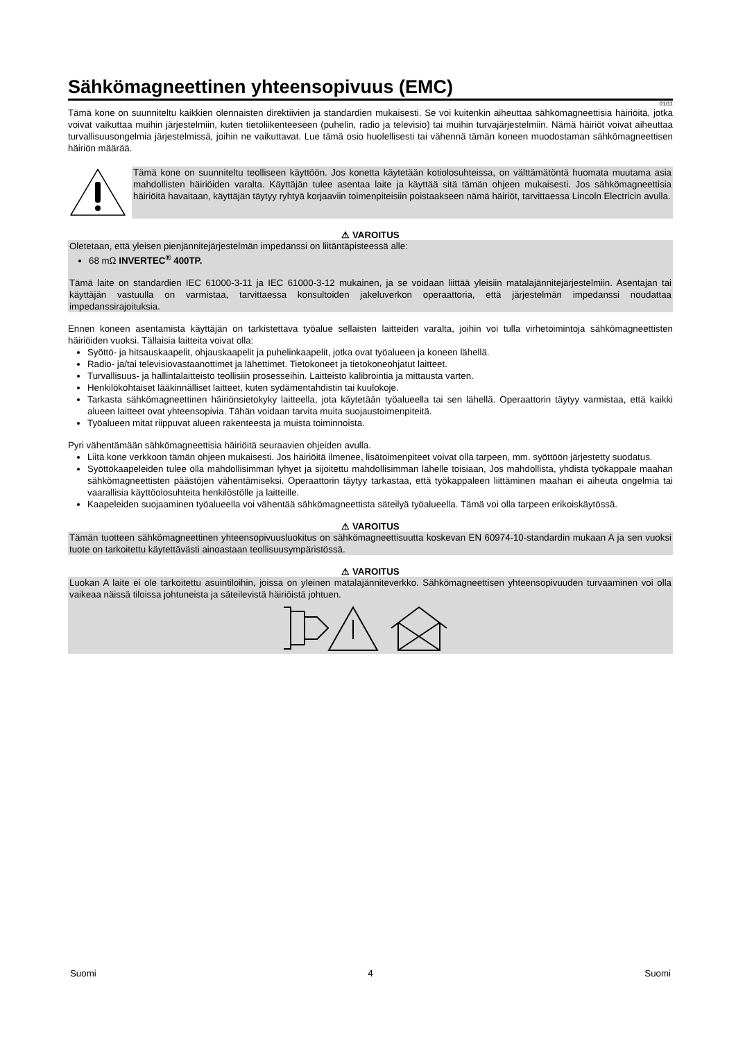Sähkömagneettinen yhteensopivuus (EMC)
01/11
Tämä kone on suunniteltu kaikkien olennaisten direktiivien ja standardien mukaisesti. Se voi kuitenkin aiheuttaa sähkömagneettisia häiriöitä, jotka voivat vaikuttaa muihin järjestelmiin, kuten tietoliikenteeseen (puhelin, radio ja televisio) tai muihin turvajärjestelmiin. Nämä häiriöt voivat aiheuttaa turvallisuusongelmia järjestelmissä, joihin ne vaikuttavat. Lue tämä osio huolellisesti tai vähennä tämän koneen muodostaman sähkömagneettisen häiriön määrää.
Tämä kone on suunniteltu teolliseen käyttöön. Jos konetta käytetään kotiolosuhteissa, on välttämätöntä huomata muutama asia mahdollisten häiriöiden varalta. Käyttäjän tulee asentaa laite ja käyttää sitä tämän ohjeen mukaisesti. Jos sähkömagneettisia häiriöitä havaitaan, käyttäjän täytyy ryhtyä korjaaviin toimenpiteisiin poistaakseen nämä häiriöt, tarvittaessa Lincoln Electricin avulla.
⚠ VAROITUS
Oletetaan, että yleisen pienjännitejärjestelmän impedanssi on liitäntäpisteessä alle:
68 mΩ INVERTEC<sup>®</sup> 400TP.
Tämä laite on standardien IEC 61000-3-11 ja IEC 61000-3-12 mukainen, ja se voidaan liittää yleisiin matalajännitejärjestelmiin. Asentajan tai käyttäjän vastuulla on varmistaa, tarvittaessa konsultoiden jakeluverkon operaattoria, että järjestelmän impedanssi noudattaa impedanssirajoituksia.
Ennen koneen asentamista käyttäjän on tarkistettava työalue sellaisten laitteiden varalta, joihin voi tulla virhetoimintoja sähkömagneettisten häiriöiden vuoksi. Tällaisia laitteita voivat olla:
Syöttö- ja hitsauskaapelit, ohjauskaapelit ja puhelinkaapelit, jotka ovat työalueen ja koneen lähellä.
Radio- ja/tai televisiovastaanottimet ja lähettimet. Tietokoneet ja tietokoneohjatut laitteet.
Turvallisuus- ja hallintalaitteisto teollisiin prosesseihin. Laitteisto kalibrointia ja mittausta varten.
Henkilökohtaiset lääkinnälliset laitteet, kuten sydämentahdistin tai kuulokoje.
Tarkasta sähkömagneettinen häiriönsietokyky laitteella, jota käytetään työalueella tai sen lähellä. Operaattorin täytyy varmistaa, että kaikki alueen laitteet ovat yhteensopivia. Tähän voidaan tarvita muita suojaustoimenpiteitä.
Työalueen mitat riippuvat alueen rakenteesta ja muista toiminnoista.
Pyri vähentämään sähkömagneettisia häiriöitä seuraavien ohjeiden avulla.
Liitä kone verkkoon tämän ohjeen mukaisesti. Jos häiriöitä ilmenee, lisätoimenpiteet voivat olla tarpeen, mm. syöttöön järjestetty suodatus.
Syöttökaapeleiden tulee olla mahdollisimman lyhyet ja sijoitettu mahdollisimman lähelle toisiaan, Jos mahdollista, yhdistä työkappale maahan sähkömagneettisten päästöjen vähentämiseksi. Operaattorin täytyy tarkastaa, että työkappaleen liittäminen maahan ei aiheuta ongelmia tai vaarallisia käyttöolosuhteita henkilöstölle ja laitteille.
Kaapeleiden suojaaminen työalueella voi vähentää sähkömagneettista säteilyä työalueella. Tämä voi olla tarpeen erikoiskäytössä.
⚠ VAROITUS
Tämän tuotteen sähkömagneettinen yhteensopivuusluokitus on sähkömagneettisuutta koskevan EN 60974-10-standardin mukaan A ja sen vuoksi tuote on tarkoitettu käytettävästi ainoastaan teollisuusympäristössä.
⚠ VAROITUS
Luokan A laite ei ole tarkoitettu asuintiloihin, joissa on yleinen matalajänniteverkko. Sähkömagneettisen yhteensopivuuden turvaaminen voi olla vaikeaa näissä tiloissa johtuneista ja säteilevistä häiriöistä johtuen.
Suomi 4 Suomi